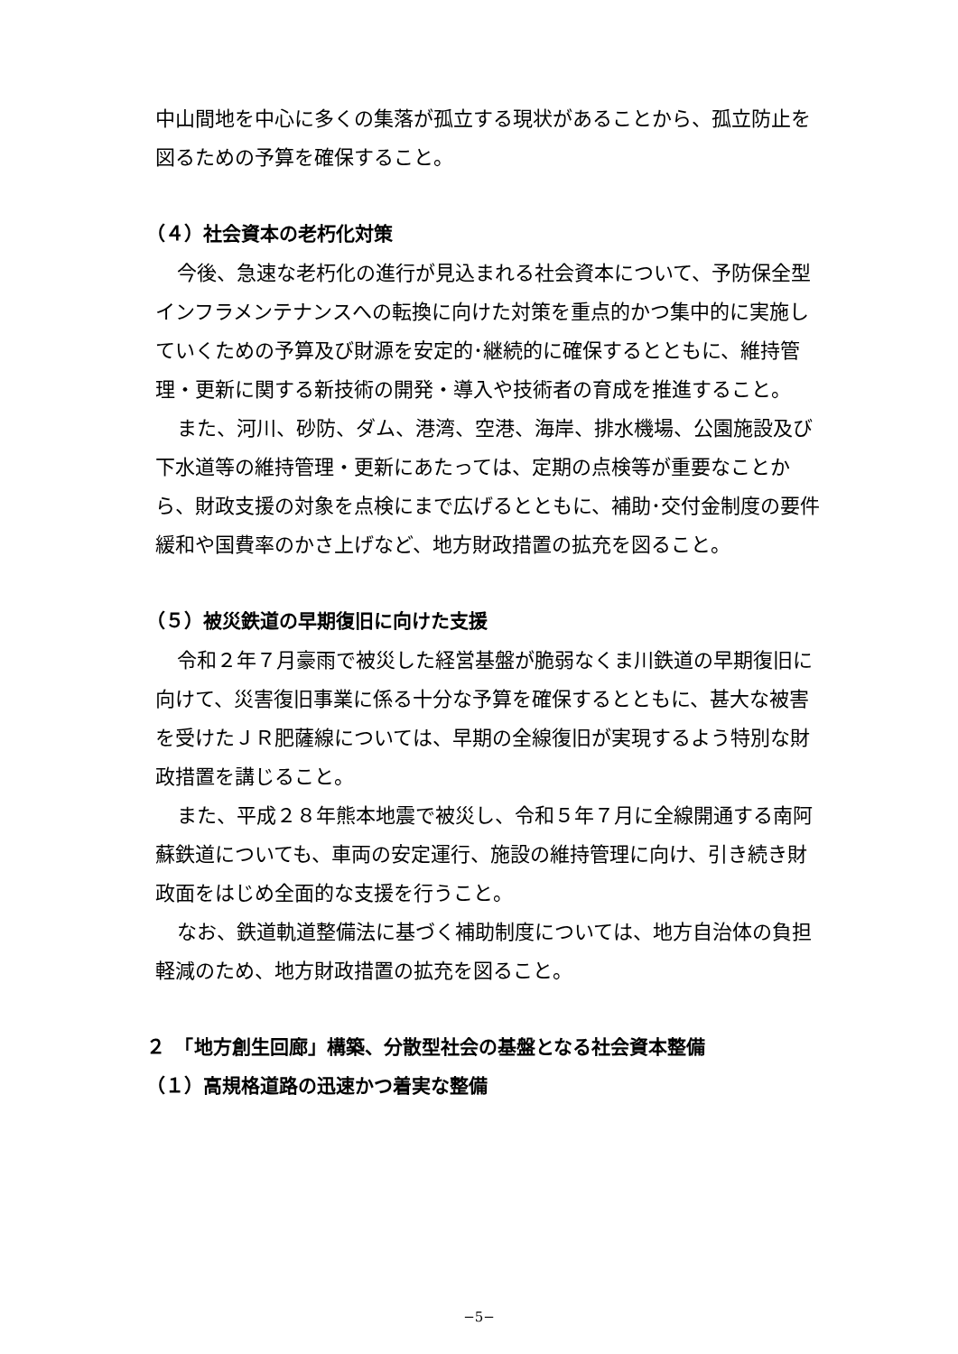中山間地を中心に多くの集落が孤立する現状があることから、孤立防止を図るための予算を確保すること。
（４）社会資本の老朽化対策
今後、急速な老朽化の進行が見込まれる社会資本について、予防保全型インフラメンテナンスへの転換に向けた対策を重点的かつ集中的に実施していくための予算及び財源を安定的･継続的に確保するとともに、維持管理・更新に関する新技術の開発・導入や技術者の育成を推進すること。
また、河川、砂防、ダム、港湾、空港、海岸、排水機場、公園施設及び下水道等の維持管理・更新にあたっては、定期の点検等が重要なことから、財政支援の対象を点検にまで広げるとともに、補助･交付金制度の要件緩和や国費率のかさ上げなど、地方財政措置の拡充を図ること。
（５）被災鉄道の早期復旧に向けた支援
令和２年７月豪雨で被災した経営基盤が脆弱なくま川鉄道の早期復旧に向けて、災害復旧事業に係る十分な予算を確保するとともに、甚大な被害を受けたＪＲ肥薩線については、早期の全線復旧が実現するよう特別な財政措置を講じること。
また、平成２８年熊本地震で被災し、令和５年７月に全線開通する南阿蘇鉄道についても、車両の安定運行、施設の維持管理に向け、引き続き財政面をはじめ全面的な支援を行うこと。
なお、鉄道軌道整備法に基づく補助制度については、地方自治体の負担軽減のため、地方財政措置の拡充を図ること。
２　「地方創生回廊」構築、分散型社会の基盤となる社会資本整備
（１）高規格道路の迅速かつ着実な整備
−5−